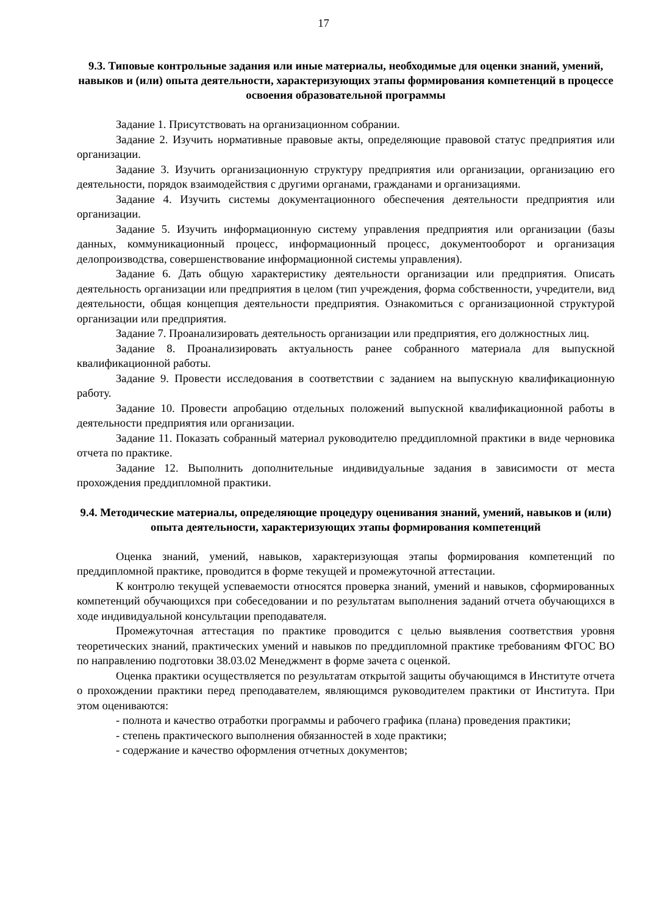17
9.3. Типовые контрольные задания или иные материалы, необходимые для оценки знаний, умений, навыков и (или) опыта деятельности, характеризующих этапы формирования компетенций в процессе освоения образовательной программы
Задание 1. Присутствовать на организационном собрании.
Задание 2. Изучить нормативные правовые акты, определяющие правовой статус предприятия или организации.
Задание 3. Изучить организационную структуру предприятия или организации, организацию его деятельности, порядок взаимодействия с другими органами, гражданами и организациями.
Задание 4. Изучить системы документационного обеспечения деятельности предприятия или организации.
Задание 5. Изучить информационную систему управления предприятия или организации (базы данных, коммуникационный процесс, информационный процесс, документооборот и организация делопроизводства, совершенствование информационной системы управления).
Задание 6. Дать общую характеристику деятельности организации или предприятия. Описать деятельность организации или предприятия в целом (тип учреждения, форма собственности, учредители, вид деятельности, общая концепция деятельности предприятия. Ознакомиться с организационной структурой организации или предприятия.
Задание 7. Проанализировать деятельность организации или предприятия, его должностных лиц.
Задание 8. Проанализировать актуальность ранее собранного материала для выпускной квалификационной работы.
Задание 9. Провести исследования в соответствии с заданием на выпускную квалификационную работу.
Задание 10. Провести апробацию отдельных положений выпускной квалификационной работы в деятельности предприятия или организации.
Задание 11. Показать собранный материал руководителю преддипломной практики в виде черновика отчета по практике.
Задание 12. Выполнить дополнительные индивидуальные задания в зависимости от места прохождения преддипломной практики.
9.4. Методические материалы, определяющие процедуру оценивания знаний, умений, навыков и (или) опыта деятельности, характеризующих этапы формирования компетенций
Оценка знаний, умений, навыков, характеризующая этапы формирования компетенций по преддипломной практике, проводится в форме текущей и промежуточной аттестации.
К контролю текущей успеваемости относятся проверка знаний, умений и навыков, сформированных компетенций обучающихся при собеседовании и по результатам выполнения заданий отчета обучающихся в ходе индивидуальной консультации преподавателя.
Промежуточная аттестация по практике проводится с целью выявления соответствия уровня теоретических знаний, практических умений и навыков по преддипломной практике требованиям ФГОС ВО по направлению подготовки 38.03.02 Менеджмент в форме зачета с оценкой.
Оценка практики осуществляется по результатам открытой защиты обучающимся в Институте отчета о прохождении практики перед преподавателем, являющимся руководителем практики от Института. При этом оцениваются:
- полнота и качество отработки программы и рабочего графика (плана) проведения практики;
- степень практического выполнения обязанностей в ходе практики;
- содержание и качество оформления отчетных документов;